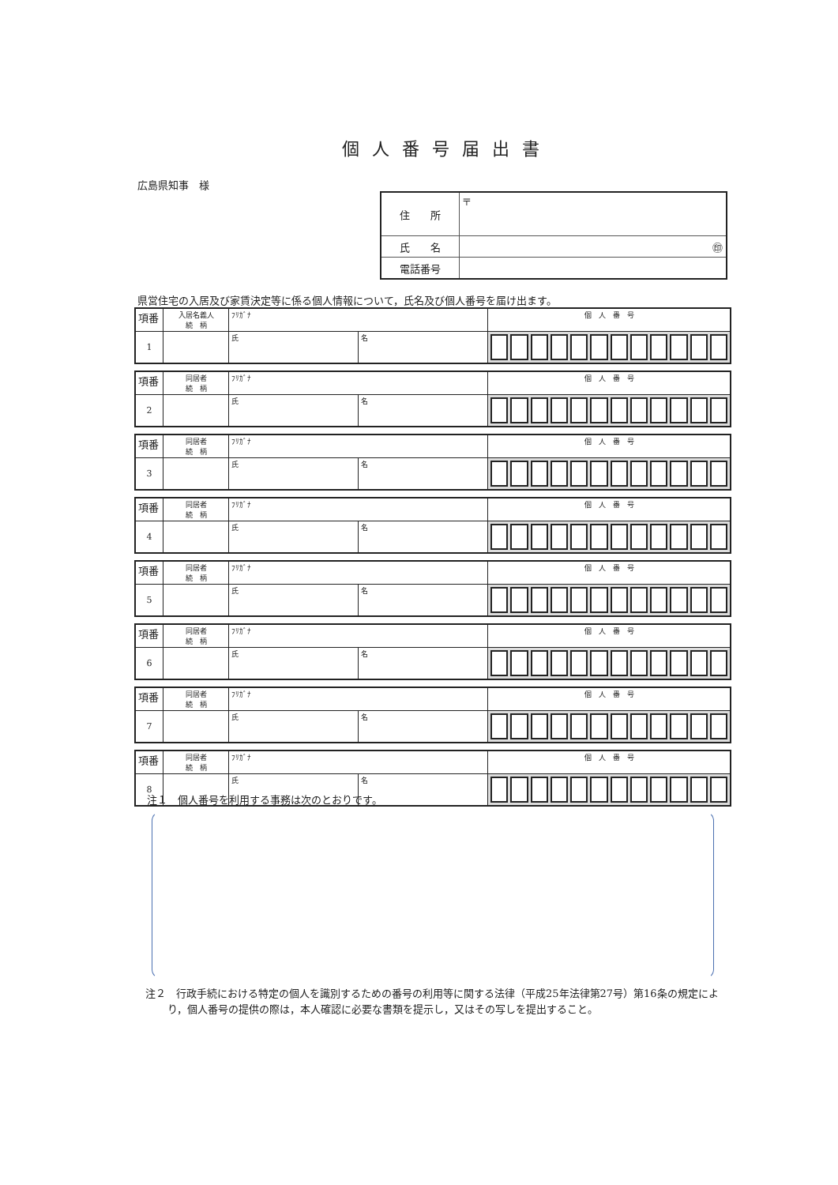個人番号届出書
広島県知事　様
| 住 所 | 〒 |
| 氏 名 | ㊞ |
| 電話番号 | |
県営住宅の入居及び家賃決定等に係る個人情報について，氏名及び個人番号を届け出ます。
| 項番 | 入居名義人 続 柄 | ﾌﾘｶﾞﾅ | | 個 人 番 号 |
| 1 | | 氏 | 名 | |
| 項番 | 同居者 続 柄 | ﾌﾘｶﾞﾅ | | 個 人 番 号 |
| 2 | | 氏 | 名 | |
| 項番 | 同居者 続 柄 | ﾌﾘｶﾞﾅ | | 個 人 番 号 |
| 3 | | 氏 | 名 | |
| 項番 | 同居者 続 柄 | ﾌﾘｶﾞﾅ | | 個 人 番 号 |
| 4 | | 氏 | 名 | |
| 項番 | 同居者 続 柄 | ﾌﾘｶﾞﾅ | | 個 人 番 号 |
| 5 | | 氏 | 名 | |
| 項番 | 同居者 続 柄 | ﾌﾘｶﾞﾅ | | 個 人 番 号 |
| 6 | | 氏 | 名 | |
| 項番 | 同居者 続 柄 | ﾌﾘｶﾞﾅ | | 個 人 番 号 |
| 7 | | 氏 | 名 | |
| 項番 | 同居者 続 柄 | ﾌﾘｶﾞﾅ | | 個 人 番 号 |
| 8 | | 氏 | 名 | |
注１　個人番号を利用する事務は次のとおりです。
注２　行政手続における特定の個人を識別するための番号の利用等に関する法律（平成25年法律第27号）第16条の規定により，個人番号の提供の際は，本人確認に必要な書類を提示し，又はその写しを提出すること。